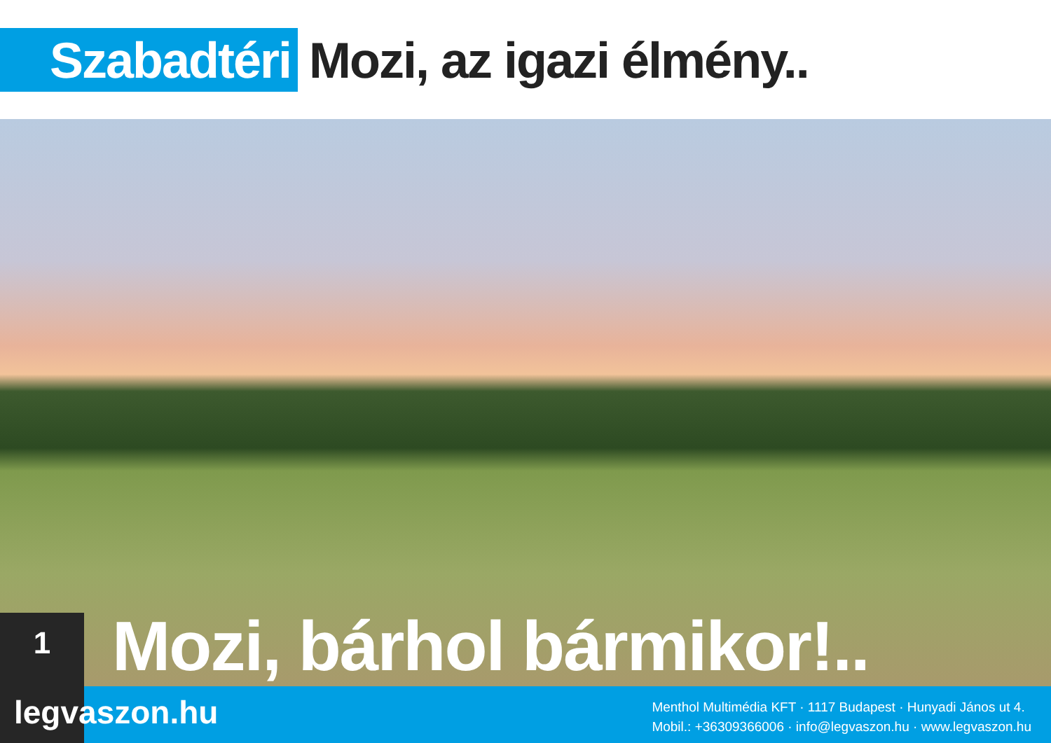Szabadtéri
Mozi, az igazi élmény..
Mozi, bárhol bármikor!..
1
legvaszon.hu
Menthol Multimédia KFT · 1117 Budapest · Hunyadi János ut 4.
Mobil.: +36309366006 · info@legvaszon.hu · www.legvaszon.hu